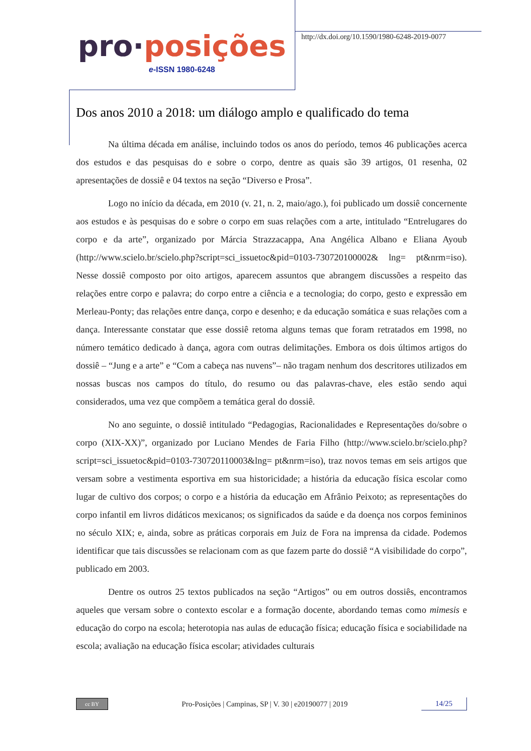pro·posições
e-ISSN 1980-6248
http://dx.doi.org/10.1590/1980-6248-2019-0077
Dos anos 2010 a 2018: um diálogo amplo e qualificado do tema
Na última década em análise, incluindo todos os anos do período, temos 46 publicações acerca dos estudos e das pesquisas do e sobre o corpo, dentre as quais são 39 artigos, 01 resenha, 02 apresentações de dossiê e 04 textos na seção “Diverso e Prosa”.
Logo no início da década, em 2010 (v. 21, n. 2, maio/ago.), foi publicado um dossiê concernente aos estudos e às pesquisas do e sobre o corpo em suas relações com a arte, intitulado “Entrelugares do corpo e da arte”, organizado por Márcia Strazzacappa, Ana Angélica Albano e Eliana Ayoub (http://www.scielo.br/scielo.php?script=sci_issuetoc&pid=0103-730720100002& lng= pt&nrm=iso). Nesse dossiê composto por oito artigos, aparecem assuntos que abrangem discussões a respeito das relações entre corpo e palavra; do corpo entre a ciência e a tecnologia; do corpo, gesto e expressão em Merleau-Ponty; das relações entre dança, corpo e desenho; e da educação somática e suas relações com a dança. Interessante constatar que esse dossiê retoma alguns temas que foram retratados em 1998, no número temático dedicado à dança, agora com outras delimitações. Embora os dois últimos artigos do dossiê – “Jung e a arte” e “Com a cabeça nas nuvens”– não tragam nenhum dos descritores utilizados em nossas buscas nos campos do título, do resumo ou das palavras-chave, eles estão sendo aqui considerados, uma vez que compõem a temática geral do dossiê.
No ano seguinte, o dossiê intitulado “Pedagogias, Racionalidades e Representações do/sobre o corpo (XIX-XX)”, organizado por Luciano Mendes de Faria Filho (http://www.scielo.br/scielo.php?script=sci_issuetoc&pid=0103-730720110003&lng= pt&nrm=iso), traz novos temas em seis artigos que versam sobre a vestimenta esportiva em sua historicidade; a história da educação física escolar como lugar de cultivo dos corpos; o corpo e a história da educação em Afrânio Peixoto; as representações do corpo infantil em livros didáticos mexicanos; os significados da saúde e da doença nos corpos femininos no século XIX; e, ainda, sobre as práticas corporais em Juiz de Fora na imprensa da cidade. Podemos identificar que tais discussões se relacionam com as que fazem parte do dossiê “A visibilidade do corpo”, publicado em 2003.
Dentre os outros 25 textos publicados na seção “Artigos” ou em outros dossiês, encontramos aqueles que versam sobre o contexto escolar e a formação docente, abordando temas como mimesis e educação do corpo na escola; heterotopia nas aulas de educação física; educação física e sociabilidade na escola; avaliação na educação física escolar; atividades culturais
cc BY
Pro-Posições | Campinas, SP | V. 30 | e20190077 | 2019
14/25